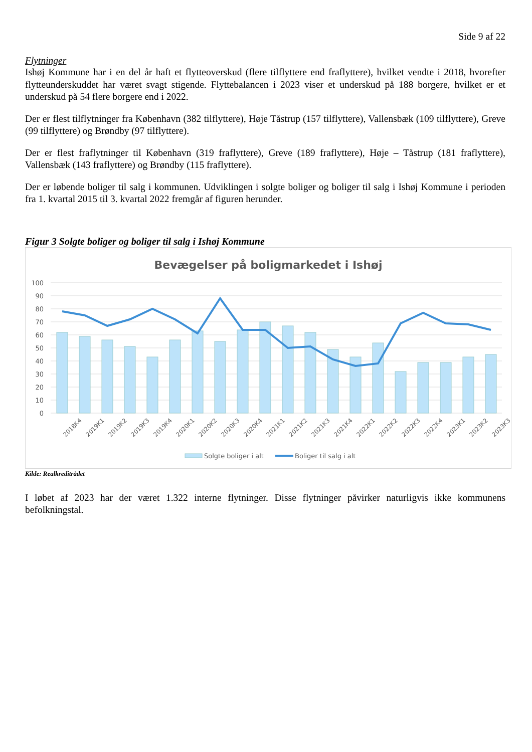Side 9 af 22
Flytninger
Ishøj Kommune har i en del år haft et flytteoverskud (flere tilflyttere end fraflyttere), hvilket vendte i 2018, hvorefter flytteunderskuddet har været svagt stigende. Flyttebalancen i 2023 viser et underskud på 188 borgere, hvilket er et underskud på 54 flere borgere end i 2022.
Der er flest tilflytninger fra København (382 tilflyttere), Høje Tåstrup (157 tilflyttere), Vallensbæk (109 tilflyttere), Greve (99 tilflyttere) og Brøndby (97 tilflyttere).
Der er flest fraflytninger til København (319 fraflyttere), Greve (189 fraflyttere), Høje – Tåstrup (181 fraflyttere), Vallensbæk (143 fraflyttere) og Brøndby (115 fraflyttere).
Der er løbende boliger til salg i kommunen. Udviklingen i solgte boliger og boliger til salg i Ishøj Kommune i perioden fra 1. kvartal 2015 til 3. kvartal 2022 fremgår af figuren herunder.
Figur 3 Solgte boliger og boliger til salg i Ishøj Kommune
Bevægelser på boligmarkedet i Ishøj
100
90
80
70
60
50
40
30
20
10
0
2018K4
2019K1
2019K2
2019K3
2019K4
2020K1
2020K2
2020K3
2020K4
2021K1
2021K2
2021K3
2021K4
2022K1
2022K2
2022K3
2022K4
2023K1
2023K2
2023K3
Solgte boliger i alt
Boliger til salg i alt
Kilde: Realkreditrådet
I løbet af 2023 har der været 1.322 interne flytninger. Disse flytninger påvirker naturligvis ikke kommunens befolkningstal.